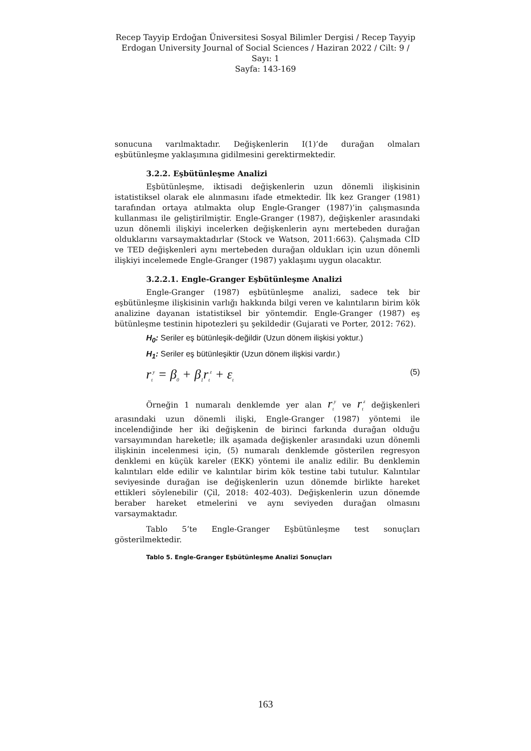Recep Tayyip Erdoğan Üniversitesi Sosyal Bilimler Dergisi / Recep Tayyip Erdogan University Journal of Social Sciences / Haziran 2022 / Cilt: 9 / Sayı: 1
Sayfa: 143-169
sonucuna varılmaktadır. Değişkenlerin I(1)’de durağan olmaları eşbütünleşme yaklaşımına gidilmesini gerektirmektedir.
3.2.2. Eşbütünleşme Analizi
Eşbütünleşme, iktisadi değişkenlerin uzun dönemli ilişkisinin istatistiksel olarak ele alınmasını ifade etmektedir. İlk kez Granger (1981) tarafından ortaya atılmakta olup Engle-Granger (1987)’in çalışmasında kullanması ile geliştirilmiştir. Engle-Granger (1987), değişkenler arasındaki uzun dönemli ilişkiyi incelerken değişkenlerin aynı mertebeden durağan olduklarını varsaymaktadırlar (Stock ve Watson, 2011:663). Çalışmada CİD ve TED değişkenleri aynı mertebeden durağan oldukları için uzun dönemli ilişkiyi incelemede Engle-Granger (1987) yaklaşımı uygun olacaktır.
3.2.2.1. Engle-Granger Eşbütünleşme Analizi
Engle-Granger (1987) eşbütünleşme analizi, sadece tek bir eşbütünleşme ilişkisinin varlığı hakkında bilgi veren ve kalıntıların birim kök analizine dayanan istatistiksel bir yöntemdir. Engle-Granger (1987) eş bütünleşme testinin hipotezleri şu şekildedir (Gujarati ve Porter, 2012: 762).
H<sub>0</sub>: Seriler eş bütünleşik-değildir (Uzun dönem ilişkisi yoktur.)
H<sub>1</sub>: Seriler eş bütünleşiktir (Uzun dönem ilişkisi vardır.)
r<sub>t</sub><sup>y</sup> = β<sub>0</sub> + β<sub>1</sub>r<sub>t</sub><sup>z</sup> + ε<sub>t</sub> (5)
Örneğin 1 numaralı denklemde yer alan r<sub>t</sub><sup>y</sup> ve r<sub>t</sub><sup>z</sup> değişkenleri arasındaki uzun dönemli ilişki, Engle-Granger (1987) yöntemi ile incelendiğinde her iki değişkenin de birinci farkında durağan olduğu varsayımından hareketle; ilk aşamada değişkenler arasındaki uzun dönemli ilişkinin incelenmesi için, (5) numaralı denklemde gösterilen regresyon denklemi en küçük kareler (EKK) yöntemi ile analiz edilir. Bu denklemin kalıntıları elde edilir ve kalıntılar birim kök testine tabi tutulur. Kalıntılar seviyesinde durağan ise değişkenlerin uzun dönemde birlikte hareket ettikleri söylenebilir (Çil, 2018: 402-403). Değişkenlerin uzun dönemde beraber hareket etmelerini ve aynı seviyeden durağan olmasını varsaymaktadır.
Tablo 5’te Engle-Granger Eşbütünleşme test sonuçları gösterilmektedir.
Tablo 5. Engle-Granger Eşbütünleşme Analizi Sonuçları
163